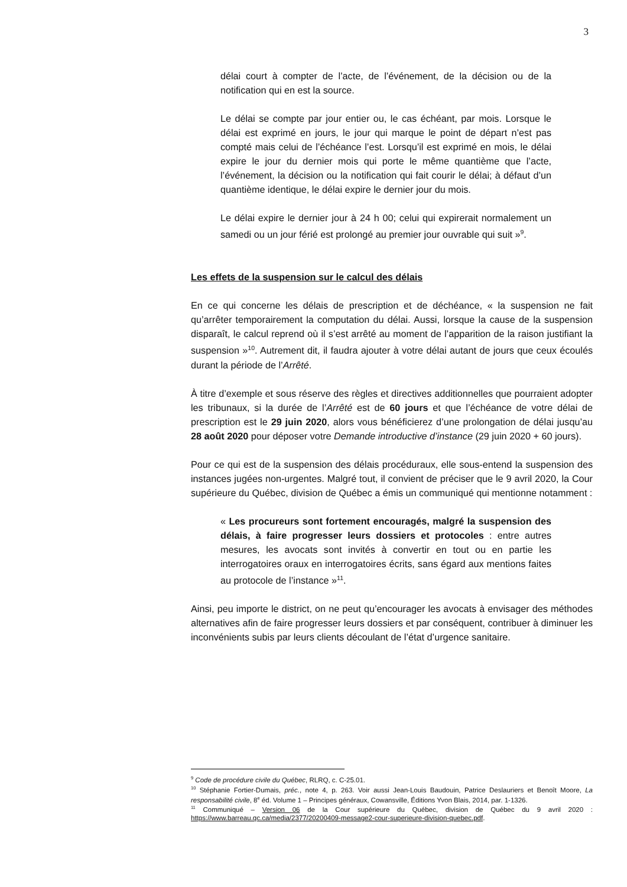3
délai court à compter de l’acte, de l’événement, de la décision ou de la notification qui en est la source.
Le délai se compte par jour entier ou, le cas échéant, par mois. Lorsque le délai est exprimé en jours, le jour qui marque le point de départ n’est pas compté mais celui de l’échéance l’est. Lorsqu’il est exprimé en mois, le délai expire le jour du dernier mois qui porte le même quantième que l’acte, l’événement, la décision ou la notification qui fait courir le délai; à défaut d’un quantième identique, le délai expire le dernier jour du mois.
Le délai expire le dernier jour à 24 h 00; celui qui expirerait normalement un samedi ou un jour férié est prolongé au premier jour ouvrable qui suit »<sup>9</sup>.
Les effets de la suspension sur le calcul des délais
En ce qui concerne les délais de prescription et de déchéance, « la suspension ne fait qu’arrêter temporairement la computation du délai. Aussi, lorsque la cause de la suspension disparaît, le calcul reprend où il s’est arrêté au moment de l’apparition de la raison justifiant la suspension »<sup>10</sup>. Autrement dit, il faudra ajouter à votre délai autant de jours que ceux écoulés durant la période de l’Arrêté.
À titre d’exemple et sous réserve des règles et directives additionnelles que pourraient adopter les tribunaux, si la durée de l’Arrêté est de 60 jours et que l’échéance de votre délai de prescription est le 29 juin 2020, alors vous bénéficierez d’une prolongation de délai jusqu’au 28 août 2020 pour déposer votre Demande introductive d’instance (29 juin 2020 + 60 jours).
Pour ce qui est de la suspension des délais procéduraux, elle sous-entend la suspension des instances jugées non-urgentes. Malgré tout, il convient de préciser que le 9 avril 2020, la Cour supérieure du Québec, division de Québec a émis un communiqué qui mentionne notamment :
« Les procureurs sont fortement encouragés, malgré la suspension des délais, à faire progresser leurs dossiers et protocoles : entre autres mesures, les avocats sont invités à convertir en tout ou en partie les interrogatoires oraux en interrogatoires écrits, sans égard aux mentions faites au protocole de l’instance »<sup>11</sup>.
Ainsi, peu importe le district, on ne peut qu’encourager les avocats à envisager des méthodes alternatives afin de faire progresser leurs dossiers et par conséquent, contribuer à diminuer les inconvénients subis par leurs clients découlant de l’état d’urgence sanitaire.
<sup>9</sup> Code de procédure civile du Québec, RLRQ, c. C-25.01.
<sup>10</sup> Stéphanie Fortier-Dumais, préc., note 4, p. 263. Voir aussi Jean-Louis Baudouin, Patrice Deslauriers et Benoît Moore, La responsabilité civile, 8<sup>e</sup> éd. Volume 1 – Principes généraux, Cowansville, Éditions Yvon Blais, 2014, par. 1-1326.
<sup>11</sup> Communiqué – Version 06 de la Cour supérieure du Québec, division de Québec du 9 avril 2020 : https://www.barreau.qc.ca/media/2377/20200409-message2-cour-superieure-division-quebec.pdf.